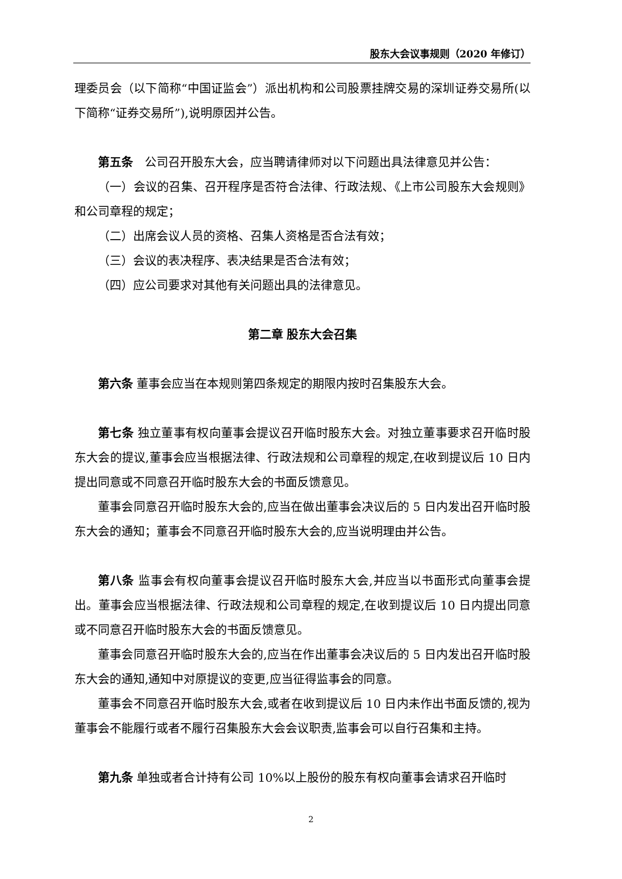股东大会议事规则（2020 年修订）
理委员会（以下简称“中国证监会”）派出机构和公司股票挂牌交易的深圳证券交易所(以下简称“证券交易所”),说明原因并公告。
第五条　公司召开股东大会，应当聘请律师对以下问题出具法律意见并公告：
（一）会议的召集、召开程序是否符合法律、行政法规、《上市公司股东大会规则》和公司章程的规定；
（二）出席会议人员的资格、召集人资格是否合法有效；
（三）会议的表决程序、表决结果是否合法有效；
（四）应公司要求对其他有关问题出具的法律意见。
第二章 股东大会召集
第六条 董事会应当在本规则第四条规定的期限内按时召集股东大会。
第七条 独立董事有权向董事会提议召开临时股东大会。对独立董事要求召开临时股东大会的提议,董事会应当根据法律、行政法规和公司章程的规定,在收到提议后 10 日内提出同意或不同意召开临时股东大会的书面反馈意见。
董事会同意召开临时股东大会的,应当在做出董事会决议后的 5 日内发出召开临时股东大会的通知；董事会不同意召开临时股东大会的,应当说明理由并公告。
第八条 监事会有权向董事会提议召开临时股东大会,并应当以书面形式向董事会提出。董事会应当根据法律、行政法规和公司章程的规定,在收到提议后 10 日内提出同意或不同意召开临时股东大会的书面反馈意见。
董事会同意召开临时股东大会的,应当在作出董事会决议后的 5 日内发出召开临时股东大会的通知,通知中对原提议的变更,应当征得监事会的同意。
董事会不同意召开临时股东大会,或者在收到提议后 10 日内未作出书面反馈的,视为董事会不能履行或者不履行召集股东大会会议职责,监事会可以自行召集和主持。
第九条 单独或者合计持有公司 10%以上股份的股东有权向董事会请求召开临时
2